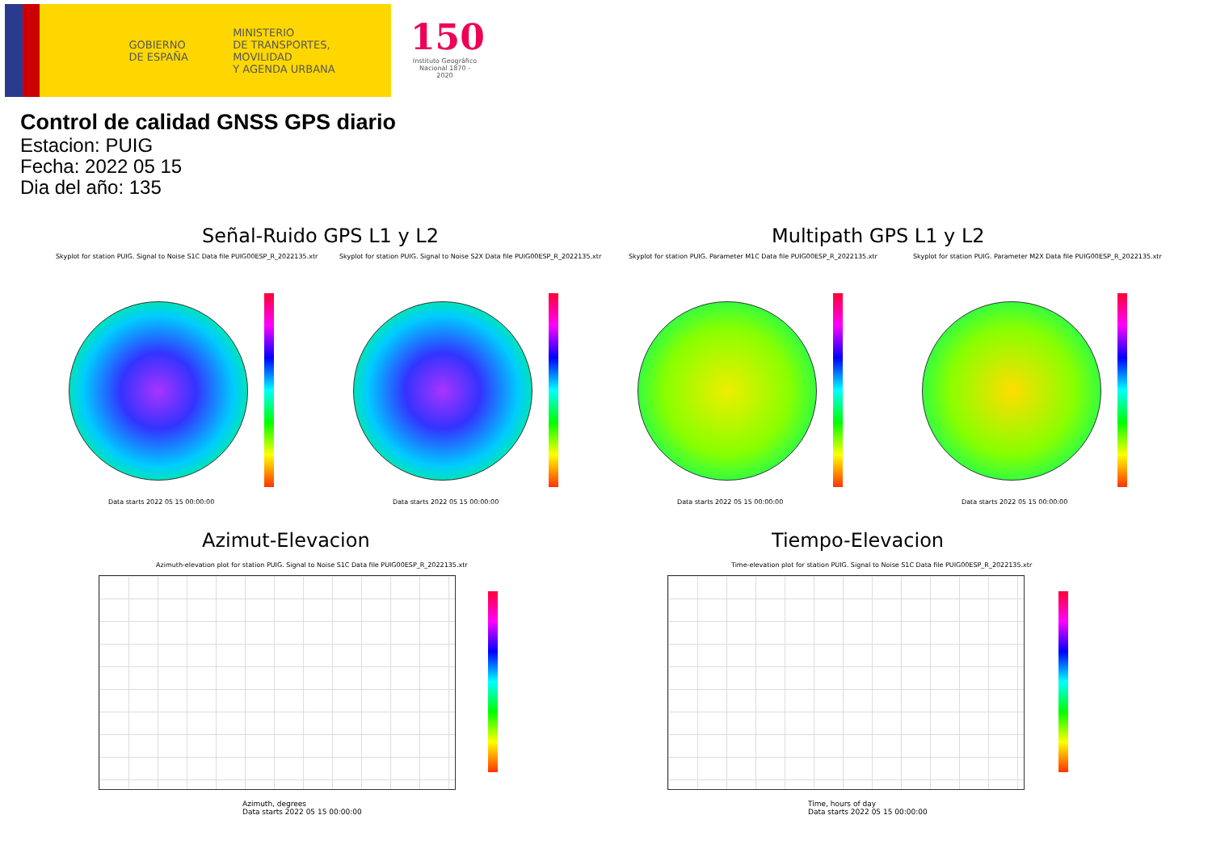GOBIERNO
DE ESPAÑA
MINISTERIO
DE TRANSPORTES, MOVILIDAD
Y AGENDA URBANA
150
Instituto Geográfico Nacional 1870 - 2020
Control de calidad GNSS GPS diario
Estacion: PUIG
Fecha: 2022 05 15
Dia del año: 135
Señal-Ruido GPS L1 y L2 Multipath GPS L1 y L2
Skyplot for station PUIG. Signal to Noise S1C Data file PUIG00ESP_R_2022135.xtr Skyplot for station PUIG. Signal to Noise S2X Data file PUIG00ESP_R_2022135.xtr Skyplot for station PUIG. Parameter M1C Data file PUIG00ESP_R_2022135.xtr Skyplot for station PUIG. Parameter M2X Data file PUIG00ESP_R_2022135.xtr
Data starts 2022 05 15 00:00:00 Data starts 2022 05 15 00:00:00 Data starts 2022 05 15 00:00:00 Data starts 2022 05 15 00:00:00
Azimut-Elevacion Tiempo-Elevacion
Azimuth-elevation plot for station PUIG. Signal to Noise S1C Data file PUIG00ESP_R_2022135.xtr Time-elevation plot for station PUIG. Signal to Noise S1C Data file PUIG00ESP_R_2022135.xtr
Azimuth, degrees
Data starts 2022 05 15 00:00:00
Time, hours of day
Data starts 2022 05 15 00:00:00